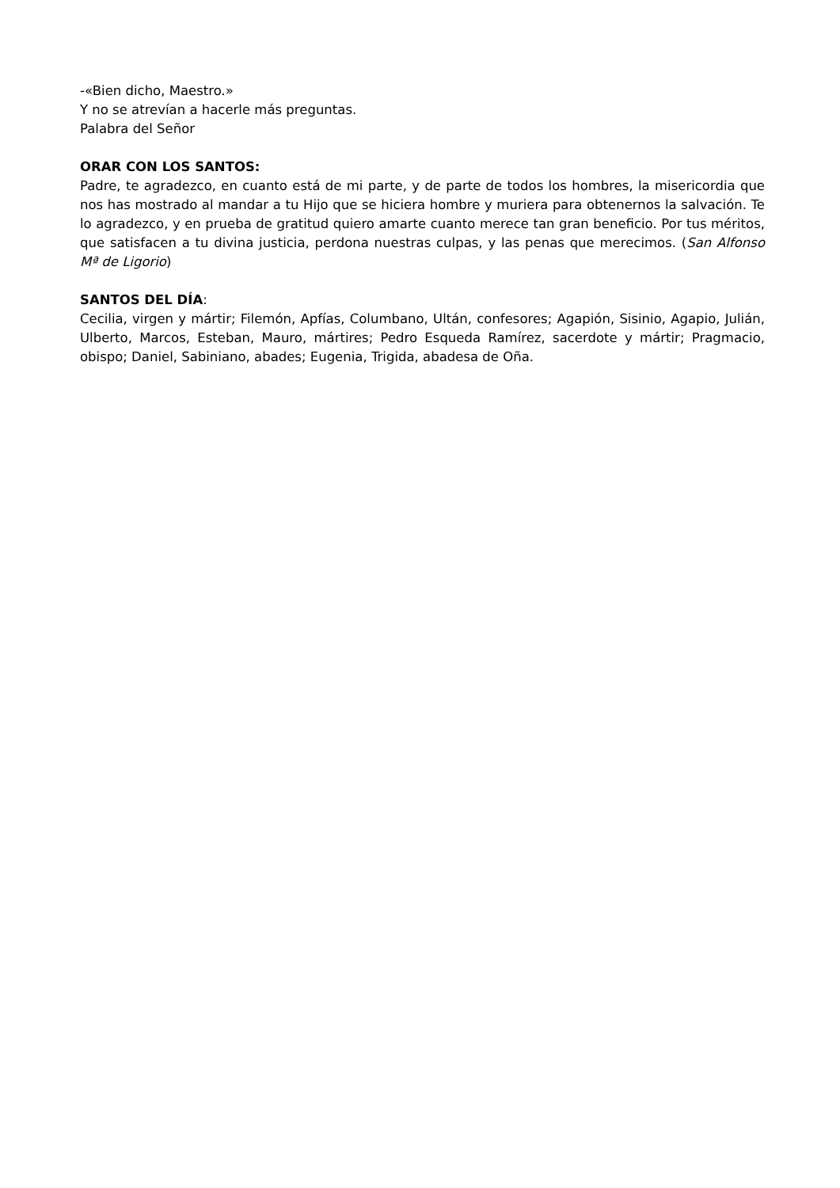-«Bien dicho, Maestro.»
Y no se atrevían a hacerle más preguntas.
Palabra del Señor
ORAR CON LOS SANTOS:
Padre, te agradezco, en cuanto está de mi parte, y de parte de todos los hombres, la misericordia que nos has mostrado al mandar a tu Hijo que se hiciera hombre y muriera para obtenernos la salvación. Te lo agradezco, y en prueba de gratitud quiero amarte cuanto merece tan gran beneficio. Por tus méritos, que satisfacen a tu divina justicia, perdona nuestras culpas, y las penas que merecimos. (San Alfonso Mª de Ligorio)
SANTOS DEL DÍA:
Cecilia, virgen y mártir; Filemón, Apfías, Columbano, Ultán, confesores; Agapión, Sisinio, Agapio, Julián, Ulberto, Marcos, Esteban, Mauro, mártires; Pedro Esqueda Ramírez, sacerdote y mártir; Pragmacio, obispo; Daniel, Sabiniano, abades; Eugenia, Trigida, abadesa de Oña.